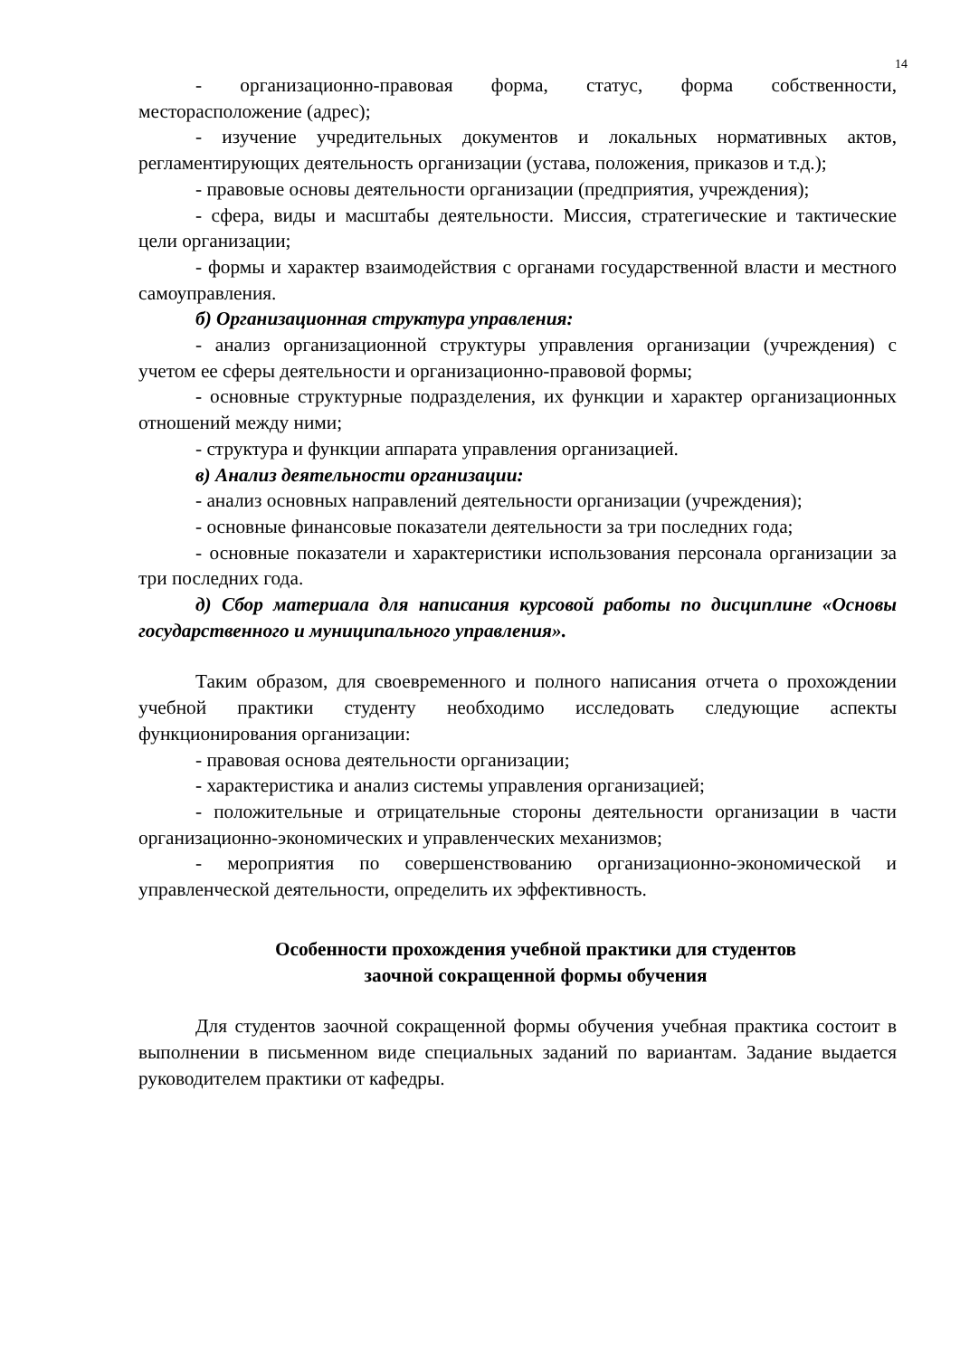14
- организационно-правовая форма, статус, форма собственности, месторасположение (адрес);
- изучение учредительных документов и локальных нормативных актов, регламентирующих деятельность организации (устава, положения, приказов и т.д.);
- правовые основы деятельности организации (предприятия, учреждения);
- сфера, виды и масштабы деятельности. Миссия, стратегические и тактические цели организации;
- формы и характер взаимодействия с органами государственной власти и местного самоуправления.
б) Организационная структура управления:
- анализ организационной структуры управления организации (учреждения) с учетом ее сферы деятельности и организационно-правовой формы;
- основные структурные подразделения, их функции и характер организационных отношений между ними;
- структура и функции аппарата управления организацией.
в) Анализ деятельности организации:
- анализ основных направлений деятельности организации (учреждения);
- основные финансовые показатели деятельности за три последних года;
- основные показатели и характеристики использования персонала организации за три последних года.
д) Сбор материала для написания курсовой работы по дисциплине «Основы государственного и муниципального управления».
Таким образом, для своевременного и полного написания отчета о прохождении учебной практики студенту необходимо исследовать следующие аспекты функционирования организации:
- правовая основа деятельности организации;
- характеристика и анализ системы управления организацией;
- положительные и отрицательные стороны деятельности организации в части организационно-экономических и управленческих механизмов;
- мероприятия по совершенствованию организационно-экономической и управленческой деятельности, определить их эффективность.
Особенности прохождения учебной практики для студентов
заочной сокращенной формы обучения
Для студентов заочной сокращенной формы обучения учебная практика состоит в выполнении в письменном виде специальных заданий по вариантам. Задание выдается руководителем практики от кафедры.